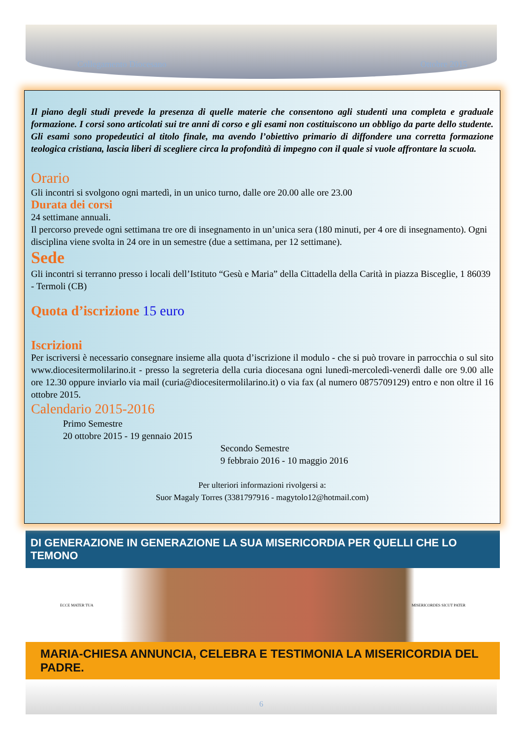Collegamento Diocesano Ottobre 2015
Il piano degli studi prevede la presenza di quelle materie che consentono agli studenti una completa e graduale formazione. I corsi sono articolati sui tre anni di corso e gli esami non costituiscono un obbligo da parte dello studente. Gli esami sono propedeutici al titolo finale, ma avendo l’obiettivo primario di diffondere una corretta formazione teologica cristiana, lascia liberi di scegliere circa la profondità di impegno con il quale si vuole affrontare la scuola.
Orario
Gli incontri si svolgono ogni martedì, in un unico turno, dalle ore 20.00 alle ore 23.00
Durata dei corsi
24 settimane annuali.
Il percorso prevede ogni settimana tre ore di insegnamento in un’unica sera (180 minuti, per 4 ore di insegnamento). Ogni disciplina viene svolta in 24 ore in un semestre (due a settimana, per 12 settimane).
Sede
Gli incontri si terranno presso i locali dell’Istituto “Gesù e Maria” della Cittadella della Carità in piazza Bisceglie, 1 86039 - Termoli (CB)
Quota d’iscrizione 15 euro
Iscrizioni
Per iscriversi è necessario consegnare insieme alla quota d’iscrizione il modulo - che si può trovare in parrocchia o sul sito www.diocesitermolilarino.it - presso la segreteria della curia diocesana ogni lunedì-mercoledì-venerdì dalle ore 9.00 alle ore 12.30 oppure inviarlo via mail (curia@diocesitermolilarino.it) o via fax (al numero 0875709129) entro e non oltre il 16 ottobre 2015.
Calendario 2015-2016
Primo Semestre
20 ottobre 2015 - 19 gennaio 2015
Secondo Semestre
9 febbraio 2016 - 10 maggio 2016
Per ulteriori informazioni rivolgersi a:
Suor Magaly Torres (3381797916 - magytolo12@hotmail.com)
DI GENERAZIONE IN GENERAZIONE LA SUA MISERICORDIA PER QUELLI CHE LO TEMONO
ECCE MATER TUA MISERICORDES SICUT PATER
MARIA-CHIESA ANNUNCIA, CELEBRA E TESTIMONIA LA MISERICORDIA DEL PADRE.
6